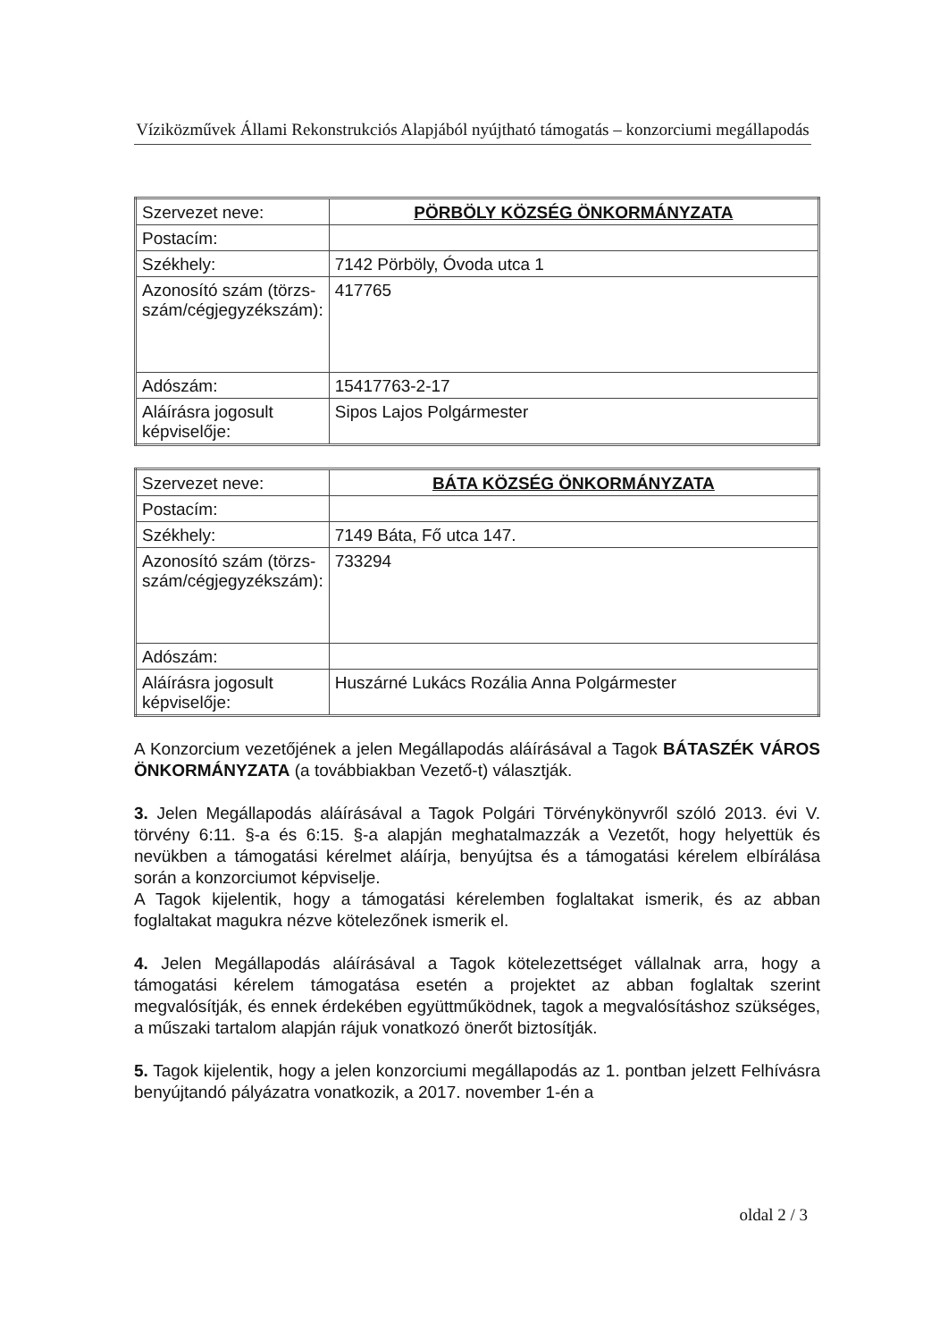Víziközművek Állami Rekonstrukciós Alapjából nyújtható támogatás – konzorciumi megállapodás
| Szervezet neve: | PÖRBÖLY KÖZSÉG ÖNKORMÁNYZATA |
| Postacím: | |
| Székhely: | 7142 Pörböly, Óvoda utca 1 |
| Azonosító szám (törzs-szám/cégjegyzékszám): | 417765 |
| Adószám: | 15417763-2-17 |
| Aláírásra jogosult képviselője: | Sipos Lajos Polgármester |
| Szervezet neve: | BÁTA KÖZSÉG ÖNKORMÁNYZATA |
| Postacím: | |
| Székhely: | 7149 Báta, Fő utca 147. |
| Azonosító szám (törzs-szám/cégjegyzékszám): | 733294 |
| Adószám: | |
| Aláírásra jogosult képviselője: | Huszárné Lukács Rozália Anna Polgármester |
A Konzorcium vezetőjének a jelen Megállapodás aláírásával a Tagok BÁTASZÉK VÁROS ÖNKORMÁNYZATA (a továbbiakban Vezető-t) választják.
3. Jelen Megállapodás aláírásával a Tagok Polgári Törvénykönyvről szóló 2013. évi V. törvény 6:11. §-a és 6:15. §-a alapján meghatalmazzák a Vezetőt, hogy helyettük és nevükben a támogatási kérelmet aláírja, benyújtsa és a támogatási kérelem elbírálása során a konzorciumot képviselje.
A Tagok kijelentik, hogy a támogatási kérelemben foglaltakat ismerik, és az abban foglaltakat magukra nézve kötelezőnek ismerik el.
4. Jelen Megállapodás aláírásával a Tagok kötelezettséget vállalnak arra, hogy a támogatási kérelem támogatása esetén a projektet az abban foglaltak szerint megvalósítják, és ennek érdekében együttműködnek, tagok a megvalósításhoz szükséges, a műszaki tartalom alapján rájuk vonatkozó önerőt biztosítják.
5. Tagok kijelentik, hogy a jelen konzorciumi megállapodás az 1. pontban jelzett Felhívásra benyújtandó pályázatra vonatkozik, a 2017. november 1-én a
oldal 2 / 3